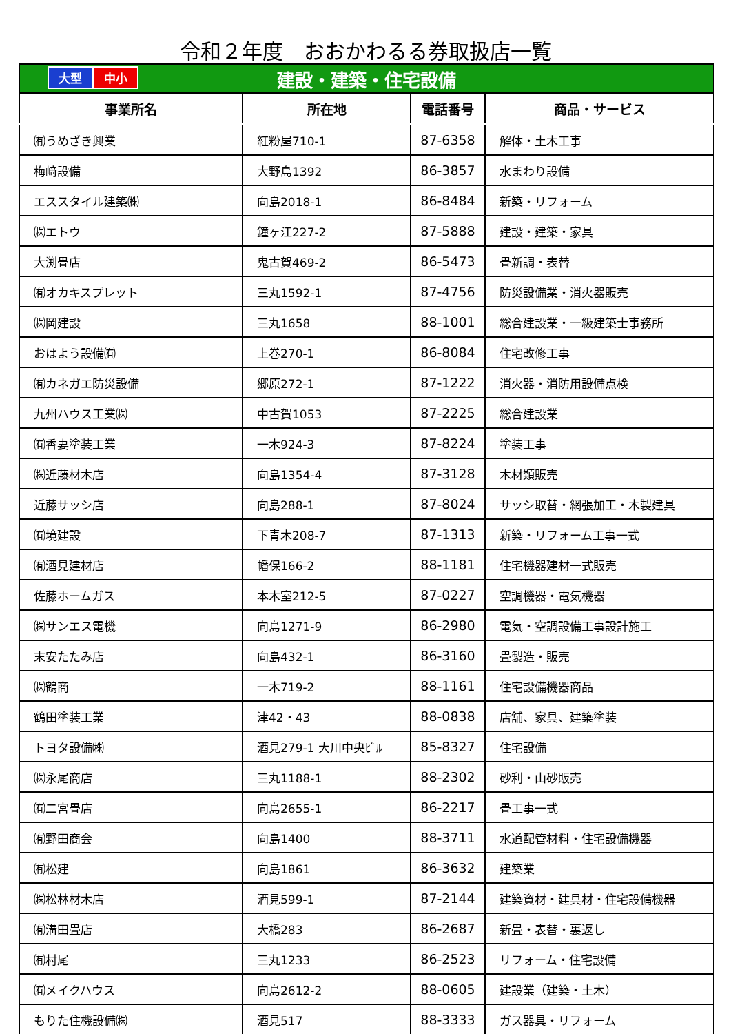令和２年度　おおかわるる券取扱店一覧
| 大型 中小 建設・建築・住宅設備 | | | |
| 事業所名 | 所在地 | 電話番号 | 商品・サービス |
| ㈲うめざき興業 | 紅粉屋710-1 | 87-6358 | 解体・土木工事 |
| 梅﨑設備 | 大野島1392 | 86-3857 | 水まわり設備 |
| エススタイル建築㈱ | 向島2018-1 | 86-8484 | 新築・リフォーム |
| ㈱エトウ | 鐘ヶ江227-2 | 87-5888 | 建設・建築・家具 |
| 大渕畳店 | 鬼古賀469-2 | 86-5473 | 畳新調・表替 |
| ㈲オカキスプレット | 三丸1592-1 | 87-4756 | 防災設備業・消火器販売 |
| ㈱岡建設 | 三丸1658 | 88-1001 | 総合建設業・一級建築士事務所 |
| おはよう設備㈲ | 上巻270-1 | 86-8084 | 住宅改修工事 |
| ㈲カネガエ防災設備 | 郷原272-1 | 87-1222 | 消火器・消防用設備点検 |
| 九州ハウス工業㈱ | 中古賀1053 | 87-2225 | 総合建設業 |
| ㈲香妻塗装工業 | 一木924-3 | 87-8224 | 塗装工事 |
| ㈱近藤材木店 | 向島1354-4 | 87-3128 | 木材類販売 |
| 近藤サッシ店 | 向島288-1 | 87-8024 | サッシ取替・網張加工・木製建具 |
| ㈲境建設 | 下青木208-7 | 87-1313 | 新築・リフォーム工事一式 |
| ㈲酒見建材店 | 幡保166-2 | 88-1181 | 住宅機器建材一式販売 |
| 佐藤ホームガス | 本木室212-5 | 87-0227 | 空調機器・電気機器 |
| ㈱サンエス電機 | 向島1271-9 | 86-2980 | 電気・空調設備工事設計施工 |
| 末安たたみ店 | 向島432-1 | 86-3160 | 畳製造・販売 |
| ㈱鶴商 | 一木719-2 | 88-1161 | 住宅設備機器商品 |
| 鶴田塗装工業 | 津42・43 | 88-0838 | 店舗、家具、建築塗装 |
| トヨタ設備㈱ | 酒見279-1 大川中央ﾋﾞﾙ | 85-8327 | 住宅設備 |
| ㈱永尾商店 | 三丸1188-1 | 88-2302 | 砂利・山砂販売 |
| ㈲二宮畳店 | 向島2655-1 | 86-2217 | 畳工事一式 |
| ㈲野田商会 | 向島1400 | 88-3711 | 水道配管材料・住宅設備機器 |
| ㈲松建 | 向島1861 | 86-3632 | 建築業 |
| ㈱松林材木店 | 酒見599-1 | 87-2144 | 建築資材・建具材・住宅設備機器 |
| ㈲溝田畳店 | 大橋283 | 86-2687 | 新畳・表替・裏返し |
| ㈲村尾 | 三丸1233 | 86-2523 | リフォーム・住宅設備 |
| ㈲メイクハウス | 向島2612-2 | 88-0605 | 建設業（建築・土木） |
| もりた住機設備㈱ | 酒見517 | 88-3333 | ガス器具・リフォーム |